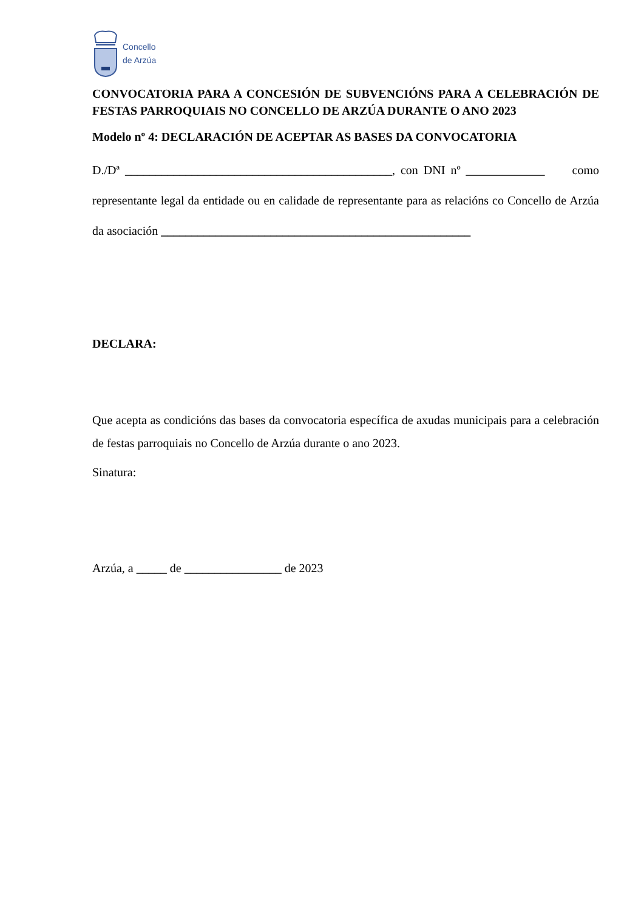Concello
de Arzúa
CONVOCATORIA PARA A CONCESIÓN DE SUBVENCIÓNS PARA A CELEBRACIÓN DE FESTAS PARROQUIAIS NO CONCELLO DE ARZÚA DURANTE O ANO 2023
Modelo nº 4: DECLARACIÓN DE ACEPTAR AS BASES DA CONVOCATORIA
D./Dª ____________________________________________, con DNI nº _____________ como representante legal da entidade ou en calidade de representante para as relacións co Concello de Arzúa da asociación ___________________________________________________
DECLARA:
Que acepta as condicións das bases da convocatoria específica de axudas municipais para a celebración de festas parroquiais no Concello de Arzúa durante o ano 2023.
Sinatura:
Arzúa, a _____ de ________________ de 2023